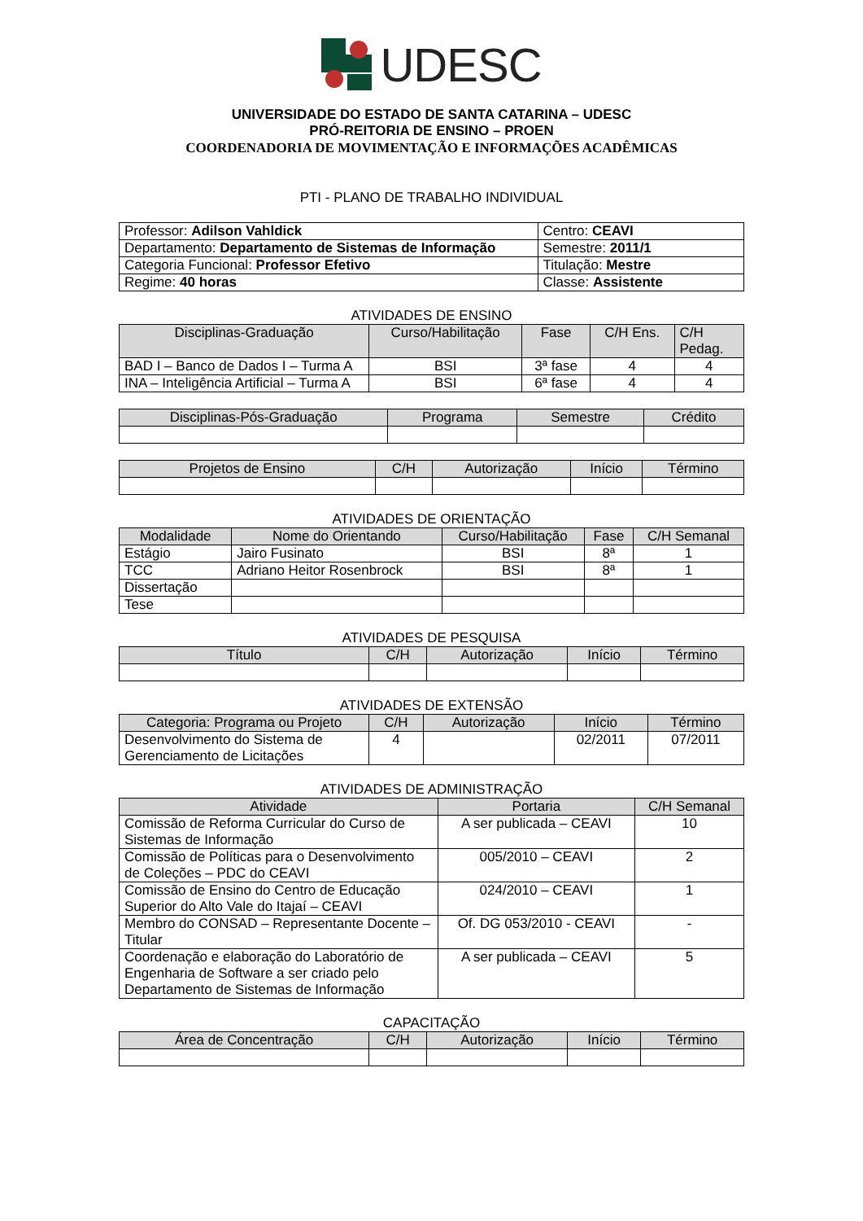UDESC
UNIVERSIDADE DO ESTADO DE SANTA CATARINA – UDESC
PRÓ-REITORIA DE ENSINO – PROEN
COORDENADORIA DE MOVIMENTAÇÃO E INFORMAÇÕES ACADÊMICAS
PTI - PLANO DE TRABALHO INDIVIDUAL
| Professor: Adilson Vahldick | Centro: CEAVI |
| Departamento: Departamento de Sistemas de Informação | Semestre: 2011/1 |
| Categoria Funcional: Professor Efetivo | Titulação: Mestre |
| Regime: 40 horas | Classe: Assistente |
ATIVIDADES DE ENSINO
| Disciplinas-Graduação | Curso/Habilitação | Fase | C/H Ens. | C/H Pedag. |
| --- | --- | --- | --- | --- |
| BAD I – Banco de Dados I – Turma A | BSI | 3ª fase | 4 | 4 |
| INA – Inteligência Artificial – Turma A | BSI | 6ª fase | 4 | 4 |
| Disciplinas-Pós-Graduação | Programa | Semestre | Crédito |
| --- | --- | --- | --- |
| Projetos de Ensino | C/H | Autorização | Início | Término |
| --- | --- | --- | --- | --- |
ATIVIDADES DE ORIENTAÇÃO
| Modalidade | Nome do Orientando | Curso/Habilitação | Fase | C/H Semanal |
| --- | --- | --- | --- | --- |
| Estágio | Jairo Fusinato | BSI | 8ª | 1 |
| TCC | Adriano Heitor Rosenbrock | BSI | 8ª | 1 |
| Dissertação | | | | |
| Tese | | | | |
ATIVIDADES DE PESQUISA
| Título | C/H | Autorização | Início | Término |
| --- | --- | --- | --- | --- |
ATIVIDADES DE EXTENSÃO
| Categoria: Programa ou Projeto | C/H | Autorização | Início | Término |
| --- | --- | --- | --- | --- |
| Desenvolvimento do Sistema de Gerenciamento de Licitações | 4 | | 02/2011 | 07/2011 |
ATIVIDADES DE ADMINISTRAÇÃO
| Atividade | Portaria | C/H Semanal |
| --- | --- | --- |
| Comissão de Reforma Curricular do Curso de Sistemas de Informação | A ser publicada – CEAVI | 10 |
| Comissão de Políticas para o Desenvolvimento de Coleções – PDC do CEAVI | 005/2010 – CEAVI | 2 |
| Comissão de Ensino do Centro de Educação Superior do Alto Vale do Itajaí – CEAVI | 024/2010 – CEAVI | 1 |
| Membro do CONSAD – Representante Docente – Titular | Of. DG 053/2010 - CEAVI | - |
| Coordenação e elaboração do Laboratório de Engenharia de Software a ser criado pelo Departamento de Sistemas de Informação | A ser publicada – CEAVI | 5 |
CAPACITAÇÃO
| Área de Concentração | C/H | Autorização | Início | Término |
| --- | --- | --- | --- | --- |